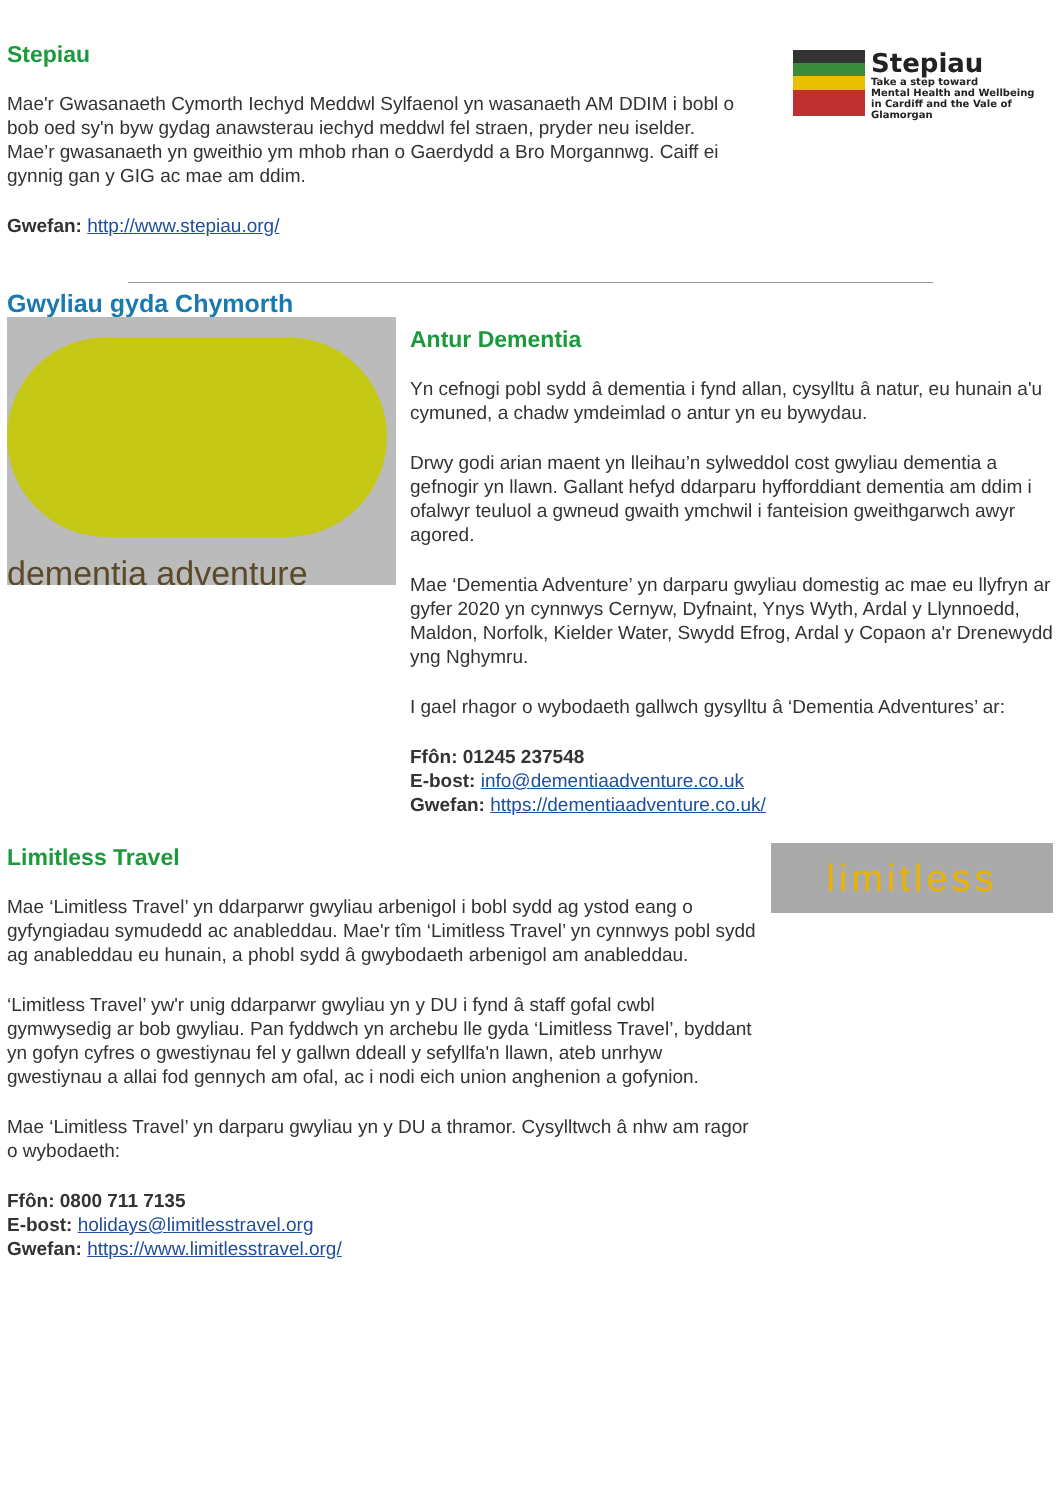Stepiau
Mae'r Gwasanaeth Cymorth Iechyd Meddwl Sylfaenol yn wasanaeth AM DDIM i bobl o bob oed sy'n byw gydag anawsterau iechyd meddwl fel straen, pryder neu iselder. Mae’r gwasanaeth yn gweithio ym mhob rhan o Gaerdydd a Bro Morgannwg. Caiff ei gynnig gan y GIG ac mae am ddim.
Gwefan: http://www.stepiau.org/
Stepiau
Take a step toward
Mental Health and Wellbeing
in Cardiff and the Vale of
Glamorgan
Gwyliau gyda Chymorth
dementia adventure
Antur Dementia
Yn cefnogi pobl sydd â dementia i fynd allan, cysylltu â natur, eu hunain a'u cymuned, a chadw ymdeimlad o antur yn eu bywydau.
Drwy godi arian maent yn lleihau’n sylweddol cost gwyliau dementia a gefnogir yn llawn. Gallant hefyd ddarparu hyfforddiant dementia am ddim i ofalwyr teuluol a gwneud gwaith ymchwil i fanteision gweithgarwch awyr agored.
Mae ‘Dementia Adventure’ yn darparu gwyliau domestig ac mae eu llyfryn ar gyfer 2020 yn cynnwys Cernyw, Dyfnaint, Ynys Wyth, Ardal y Llynnoedd, Maldon, Norfolk, Kielder Water, Swydd Efrog, Ardal y Copaon a'r Drenewydd yng Nghymru.
I gael rhagor o wybodaeth gallwch gysylltu â ‘Dementia Adventures’ ar:
Ffôn: 01245 237548
E-bost: info@dementiaadventure.co.uk
Gwefan: https://dementiaadventure.co.uk/
Limitless Travel
Mae ‘Limitless Travel’ yn ddarparwr gwyliau arbenigol i bobl sydd ag ystod eang o gyfyngiadau symudedd ac anableddau. Mae'r tîm ‘Limitless Travel’ yn cynnwys pobl sydd ag anableddau eu hunain, a phobl sydd â gwybodaeth arbenigol am anableddau.
‘Limitless Travel’ yw'r unig ddarparwr gwyliau yn y DU i fynd â staff gofal cwbl gymwysedig ar bob gwyliau. Pan fyddwch yn archebu lle gyda ‘Limitless Travel’, byddant yn gofyn cyfres o gwestiynau fel y gallwn ddeall y sefyllfa'n llawn, ateb unrhyw gwestiynau a allai fod gennych am ofal, ac i nodi eich union anghenion a gofynion.
Mae ‘Limitless Travel’ yn darparu gwyliau yn y DU a thramor. Cysylltwch â nhw am ragor o wybodaeth:
Ffôn: 0800 711 7135
E-bost: holidays@limitlesstravel.org
Gwefan: https://www.limitlesstravel.org/
limitless